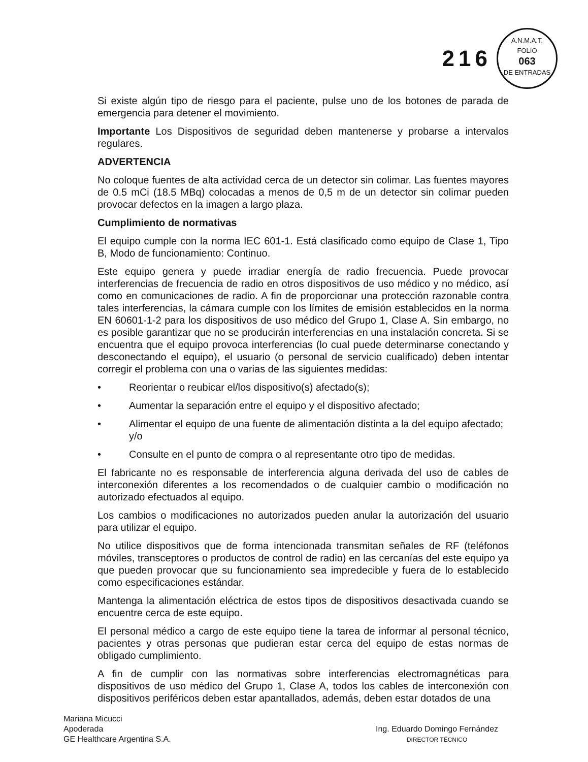216
A.N.M.A.T.
FOLIO
063
DE ENTRADAS
Si existe algún tipo de riesgo para el paciente, pulse uno de los botones de parada de emergencia para detener el movimiento.
Importante Los Dispositivos de seguridad deben mantenerse y probarse a intervalos regulares.
ADVERTENCIA
No coloque fuentes de alta actividad cerca de un detector sin colimar. Las fuentes mayores de 0.5 mCi (18.5 MBq) colocadas a menos de 0,5 m de un detector sin colimar pueden provocar defectos en la imagen a largo plaza.
Cumplimiento de normativas
El equipo cumple con la norma IEC 601-1. Está clasificado como equipo de Clase 1, Tipo B, Modo de funcionamiento: Continuo.
Este equipo genera y puede irradiar energía de radio frecuencia. Puede provocar interferencias de frecuencia de radio en otros dispositivos de uso médico y no médico, así como en comunicaciones de radio. A fin de proporcionar una protección razonable contra tales interferencias, la cámara cumple con los límites de emisión establecidos en la norma EN 60601-1-2 para los dispositivos de uso médico del Grupo 1, Clase A. Sin embargo, no es posible garantizar que no se producirán interferencias en una instalación concreta. Si se encuentra que el equipo provoca interferencias (lo cual puede determinarse conectando y desconectando el equipo), el usuario (o personal de servicio cualificado) deben intentar corregir el problema con una o varias de las siguientes medidas:
• Reorientar o reubicar el/los dispositivo(s) afectado(s);
• Aumentar la separación entre el equipo y el dispositivo afectado;
• Alimentar el equipo de una fuente de alimentación distinta a la del equipo afectado; y/o
• Consulte en el punto de compra o al representante otro tipo de medidas.
El fabricante no es responsable de interferencia alguna derivada del uso de cables de interconexión diferentes a los recomendados o de cualquier cambio o modificación no autorizado efectuados al equipo.
Los cambios o modificaciones no autorizados pueden anular la autorización del usuario para utilizar el equipo.
No utilice dispositivos que de forma intencionada transmitan señales de RF (teléfonos móviles, transceptores o productos de control de radio) en las cercanías del este equipo ya que pueden provocar que su funcionamiento sea impredecible y fuera de lo establecido como especificaciones estándar.
Mantenga la alimentación eléctrica de estos tipos de dispositivos desactivada cuando se encuentre cerca de este equipo.
El personal médico a cargo de este equipo tiene la tarea de informar al personal técnico, pacientes y otras personas que pudieran estar cerca del equipo de estas normas de obligado cumplimiento.
A fin de cumplir con las normativas sobre interferencias electromagnéticas para dispositivos de uso médico del Grupo 1, Clase A, todos los cables de interconexión con dispositivos periféricos deben estar apantallados, además, deben estar dotados de una
Mariana Micucci
Apoderada
GE Healthcare Argentina S.A.
Ing. Eduardo Domingo Fernández
DIRECTOR TÉCNICO